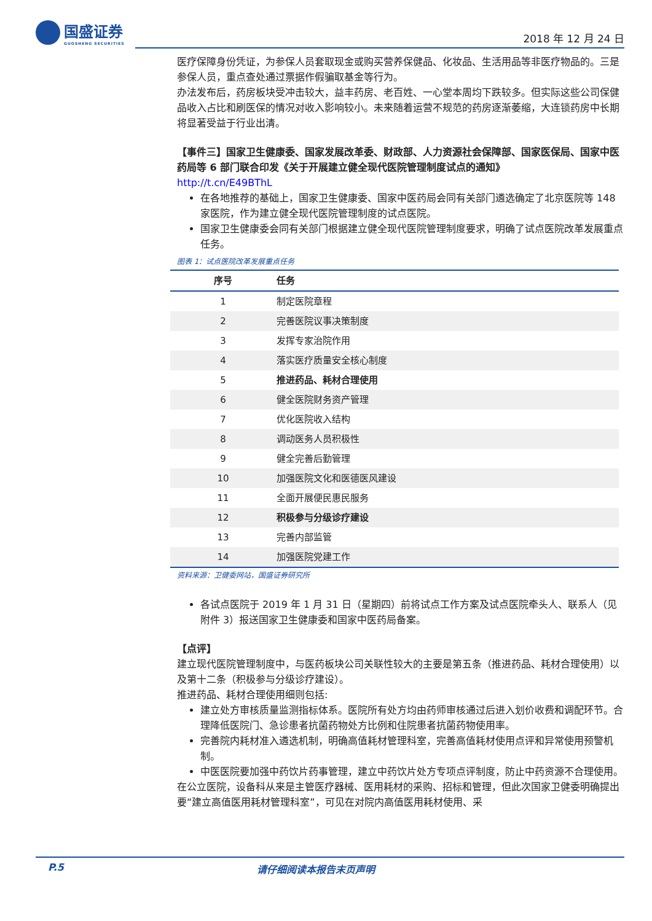国盛证券
GUOSHENG SECURITIES
2018 年 12 月 24 日
医疗保障身份凭证，为参保人员套取现金或购买营养保健品、化妆品、生活用品等非医疗物品的。三是参保人员，重点查处通过票据作假骗取基金等行为。
办法发布后，药房板块受冲击较大，益丰药房、老百姓、一心堂本周均下跌较多。但实际这些公司保健品收入占比和刷医保的情况对收入影响较小。未来随着运营不规范的药房逐渐萎缩，大连锁药房中长期将显著受益于行业出清。
【事件三】国家卫生健康委、国家发展改革委、财政部、人力资源社会保障部、国家医保局、国家中医药局等 6 部门联合印发《关于开展建立健全现代医院管理制度试点的通知》
http://t.cn/E49BThL
在各地推荐的基础上，国家卫生健康委、国家中医药局会同有关部门遴选确定了北京医院等 148 家医院，作为建立健全现代医院管理制度的试点医院。
国家卫生健康委会同有关部门根据建立健全现代医院管理制度要求，明确了试点医院改革发展重点任务。
图表 1：试点医院改革发展重点任务
| 序号 | 任务 |
| --- | --- |
| 1 | 制定医院章程 |
| 2 | 完善医院议事决策制度 |
| 3 | 发挥专家治院作用 |
| 4 | 落实医疗质量安全核心制度 |
| 5 | 推进药品、耗材合理使用 |
| 6 | 健全医院财务资产管理 |
| 7 | 优化医院收入结构 |
| 8 | 调动医务人员积极性 |
| 9 | 健全完善后勤管理 |
| 10 | 加强医院文化和医德医风建设 |
| 11 | 全面开展便民惠民服务 |
| 12 | 积极参与分级诊疗建设 |
| 13 | 完善内部监管 |
| 14 | 加强医院党建工作 |
资料来源：卫健委网站，国盛证券研究所
各试点医院于 2019 年 1 月 31 日（星期四）前将试点工作方案及试点医院牵头人、联系人（见附件 3）报送国家卫生健康委和国家中医药局备案。
【点评】
建立现代医院管理制度中，与医药板块公司关联性较大的主要是第五条（推进药品、耗材合理使用）以及第十二条（积极参与分级诊疗建设）。
推进药品、耗材合理使用细则包括:
建立处方审核质量监测指标体系。医院所有处方均由药师审核通过后进入划价收费和调配环节。合理降低医院门、急诊患者抗菌药物处方比例和住院患者抗菌药物使用率。
完善院内耗材准入遴选机制，明确高值耗材管理科室，完善高值耗材使用点评和异常使用预警机制。
中医医院要加强中药饮片药事管理，建立中药饮片处方专项点评制度，防止中药资源不合理使用。
在公立医院，设备科从来是主管医疗器械、医用耗材的采购、招标和管理，但此次国家卫健委明确提出要“建立高值医用耗材管理科室”，可见在对院内高值医用耗材使用、采
P.5 请仔细阅读本报告末页声明